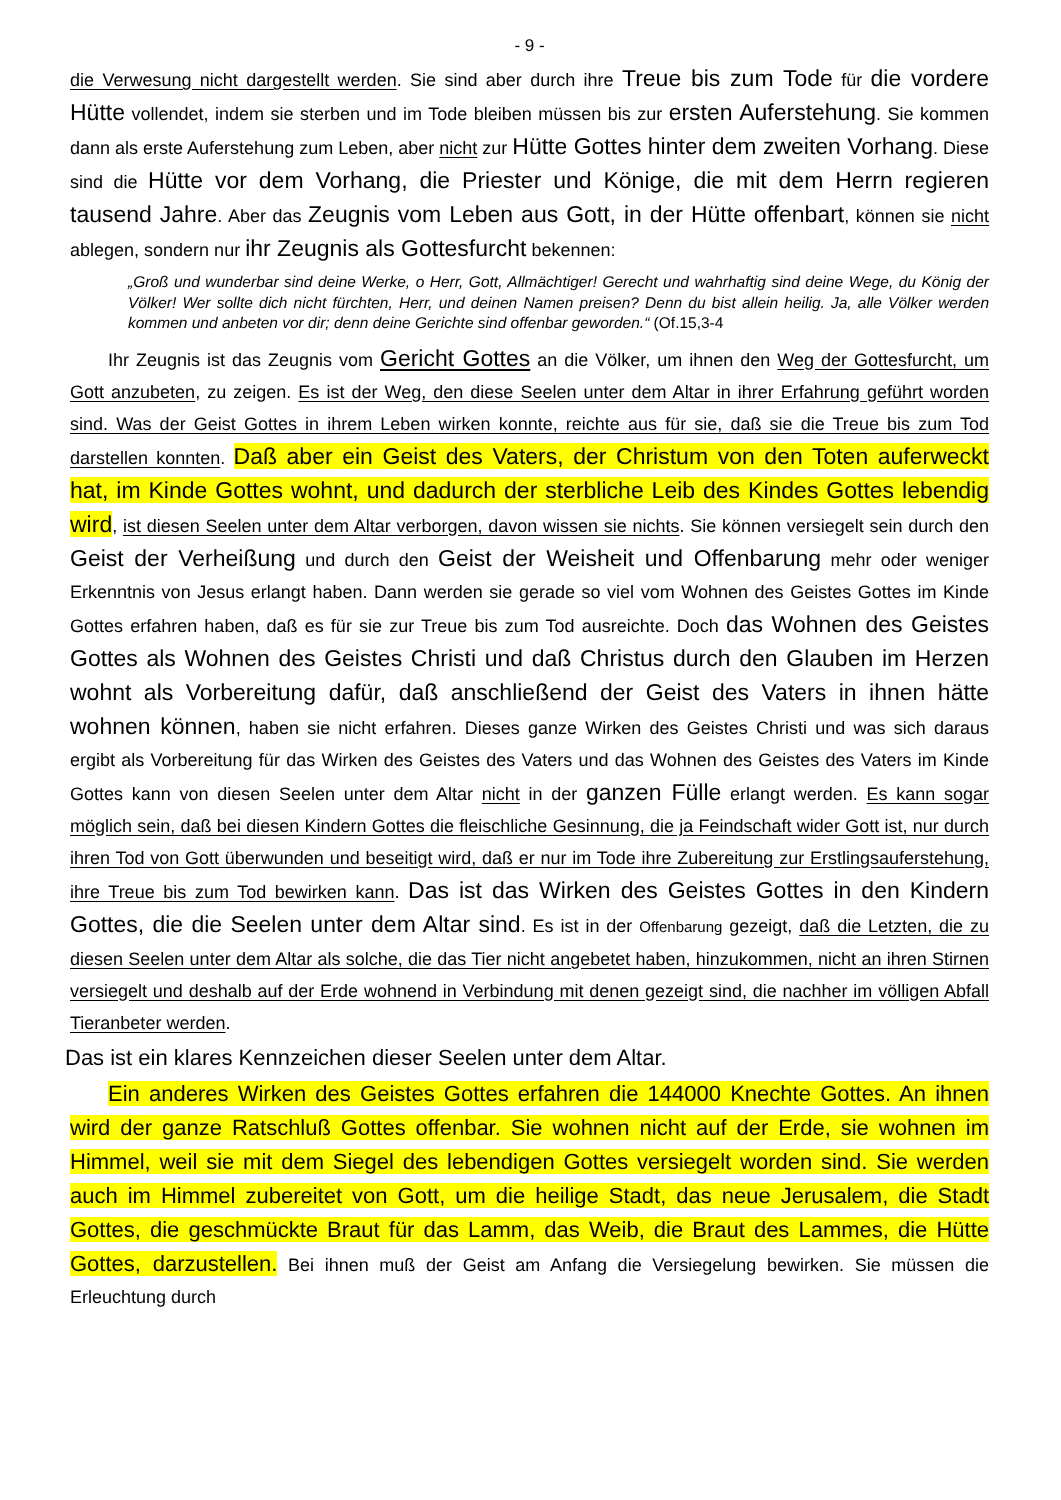- 9 -
die Verwesung nicht dargestellt werden. Sie sind aber durch ihre Treue bis zum Tode für die vordere Hütte vollendet, indem sie sterben und im Tode bleiben müssen bis zur ersten Auferstehung. Sie kommen dann als erste Auferstehung zum Leben, aber nicht zur Hütte Gottes hinter dem zweiten Vorhang. Diese sind die Hütte vor dem Vorhang, die Priester und Könige, die mit dem Herrn regieren tausend Jahre. Aber das Zeugnis vom Leben aus Gott, in der Hütte offenbart, können sie nicht ablegen, sondern nur ihr Zeugnis als Gottesfurcht bekennen:
„Groß und wunderbar sind deine Werke, o Herr, Gott, Allmächtiger! Gerecht und wahrhaftig sind deine Wege, du König der Völker! Wer sollte dich nicht fürchten, Herr, und deinen Namen preisen? Denn du bist allein heilig. Ja, alle Völker werden kommen und anbeten vor dir; denn deine Gerichte sind offenbar geworden.“ (Of.15,3-4
Ihr Zeugnis ist das Zeugnis vom Gericht Gottes an die Völker, um ihnen den Weg der Gottesfurcht, um Gott anzubeten, zu zeigen. Es ist der Weg, den diese Seelen unter dem Altar in ihrer Erfahrung geführt worden sind. Was der Geist Gottes in ihrem Leben wirken konnte, reichte aus für sie, daß sie die Treue bis zum Tod darstellen konnten. Daß aber ein Geist des Vaters, der Christum von den Toten auferweckt hat, im Kinde Gottes wohnt, und dadurch der sterbliche Leib des Kindes Gottes lebendig wird, ist diesen Seelen unter dem Altar verborgen, davon wissen sie nichts. Sie können versiegelt sein durch den Geist der Verheißung und durch den Geist der Weisheit und Offenbarung mehr oder weniger Erkenntnis von Jesus erlangt haben. Dann werden sie gerade so viel vom Wohnen des Geistes Gottes im Kinde Gottes erfahren haben, daß es für sie zur Treue bis zum Tod ausreichte. Doch das Wohnen des Geistes Gottes als Wohnen des Geistes Christi und daß Christus durch den Glauben im Herzen wohnt als Vorbereitung dafür, daß anschließend der Geist des Vaters in ihnen hätte wohnen können, haben sie nicht erfahren. Dieses ganze Wirken des Geistes Christi und was sich daraus ergibt als Vorbereitung für das Wirken des Geistes des Vaters und das Wohnen des Geistes des Vaters im Kinde Gottes kann von diesen Seelen unter dem Altar nicht in der ganzen Fülle erlangt werden. Es kann sogar möglich sein, daß bei diesen Kindern Gottes die fleischliche Gesinnung, die ja Feindschaft wider Gott ist, nur durch ihren Tod von Gott überwunden und beseitigt wird, daß er nur im Tode ihre Zubereitung zur Erstlingsauferstehung, ihre Treue bis zum Tod bewirken kann. Das ist das Wirken des Geistes Gottes in den Kindern Gottes, die die Seelen unter dem Altar sind. Es ist in der Offenbarung gezeigt, daß die Letzten, die zu diesen Seelen unter dem Altar als solche, die das Tier nicht angebetet haben, hinzukommen, nicht an ihren Stirnen versiegelt und deshalb auf der Erde wohnend in Verbindung mit denen gezeigt sind, die nachher im völligen Abfall Tieranbeter werden.
Das ist ein klares Kennzeichen dieser Seelen unter dem Altar.
Ein anderes Wirken des Geistes Gottes erfahren die 144000 Knechte Gottes. An ihnen wird der ganze Ratschluß Gottes offenbar. Sie wohnen nicht auf der Erde, sie wohnen im Himmel, weil sie mit dem Siegel des lebendigen Gottes versiegelt worden sind. Sie werden auch im Himmel zubereitet von Gott, um die heilige Stadt, das neue Jerusalem, die Stadt Gottes, die geschmückte Braut für das Lamm, das Weib, die Braut des Lammes, die Hütte Gottes, darzustellen. Bei ihnen muß der Geist am Anfang die Versiegelung bewirken. Sie müssen die Erleuchtung durch